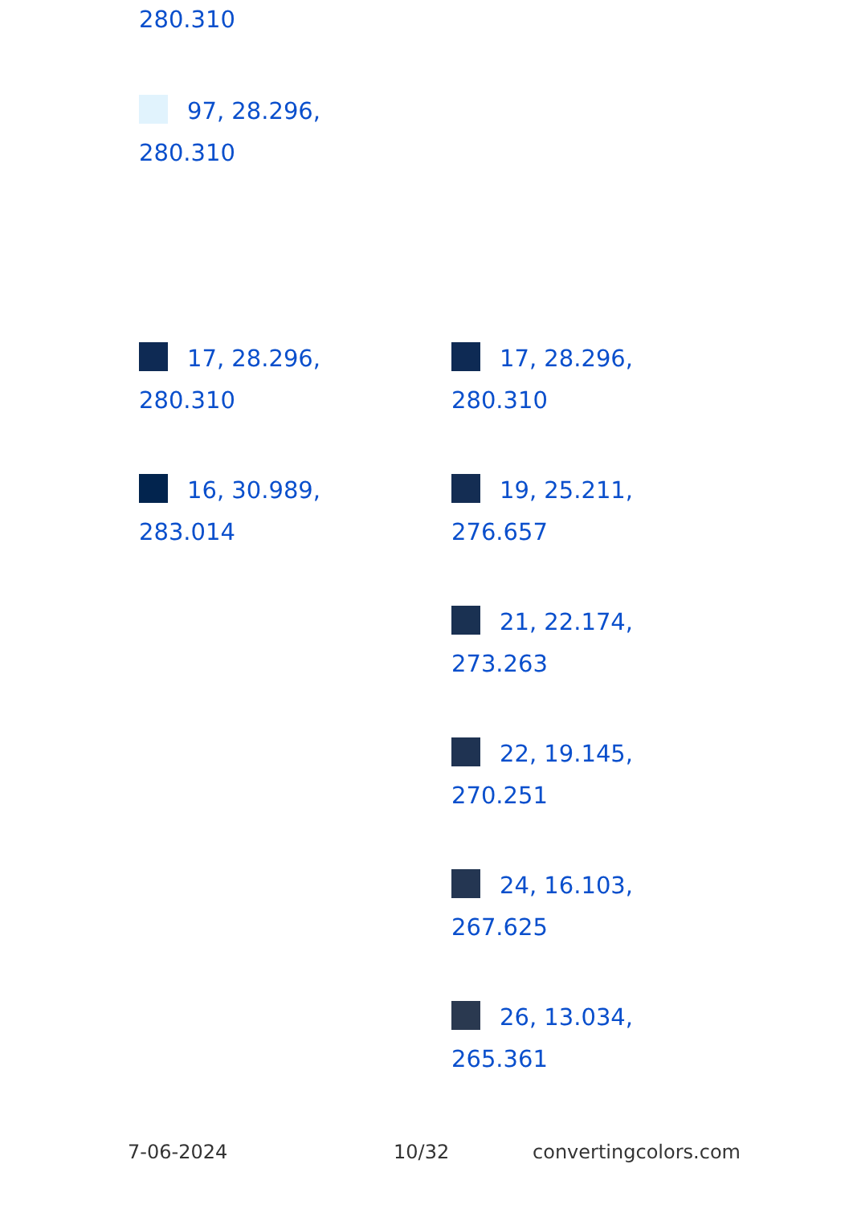280.310
97, 28.296, 280.310
17, 28.296, 280.310
16, 30.989, 283.014
17, 28.296, 280.310
19, 25.211, 276.657
21, 22.174, 273.263
22, 19.145, 270.251
24, 16.103, 267.625
26, 13.034, 265.361
7-06-2024 10/32 convertingcolors.com